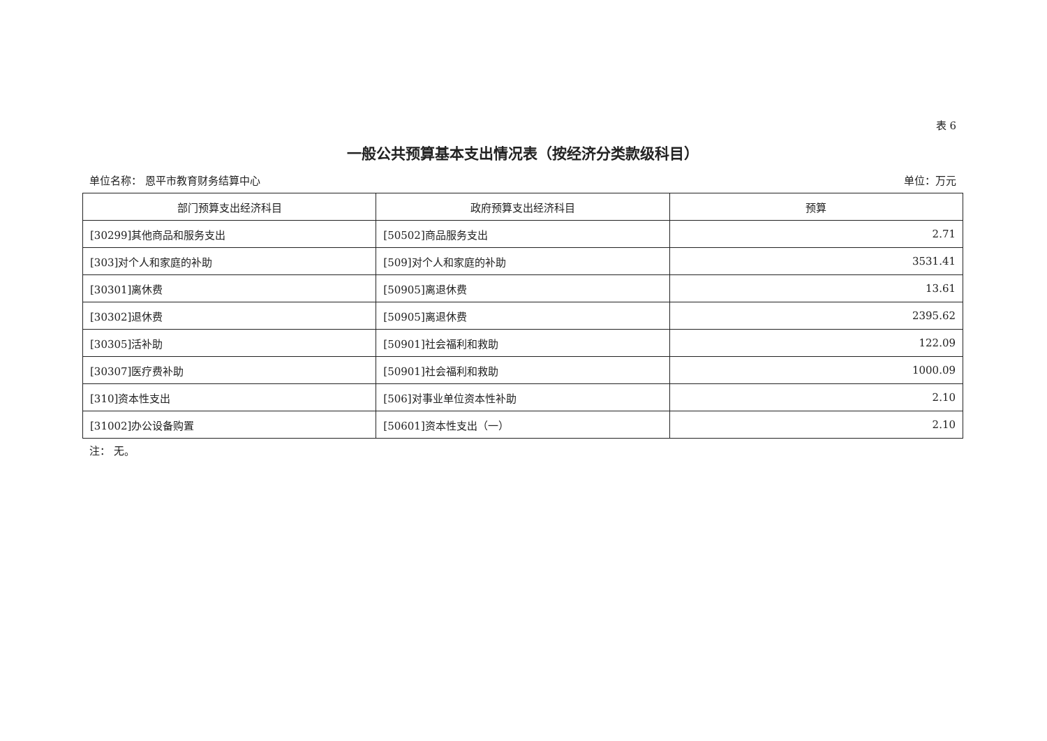表 6
一般公共预算基本支出情况表（按经济分类款级科目）
单位名称： 恩平市教育财务结算中心 单位：万元
| 部门预算支出经济科目 | 政府预算支出经济科目 | 预算 |
| --- | --- | --- |
| [30299]其他商品和服务支出 | [50502]商品服务支出 | 2.71 |
| [303]对个人和家庭的补助 | [509]对个人和家庭的补助 | 3531.41 |
| [30301]离休费 | [50905]离退休费 | 13.61 |
| [30302]退休费 | [50905]离退休费 | 2395.62 |
| [30305]活补助 | [50901]社会福利和救助 | 122.09 |
| [30307]医疗费补助 | [50901]社会福利和救助 | 1000.09 |
| [310]资本性支出 | [506]对事业单位资本性补助 | 2.10 |
| [31002]办公设备购置 | [50601]资本性支出（一） | 2.10 |
注： 无。